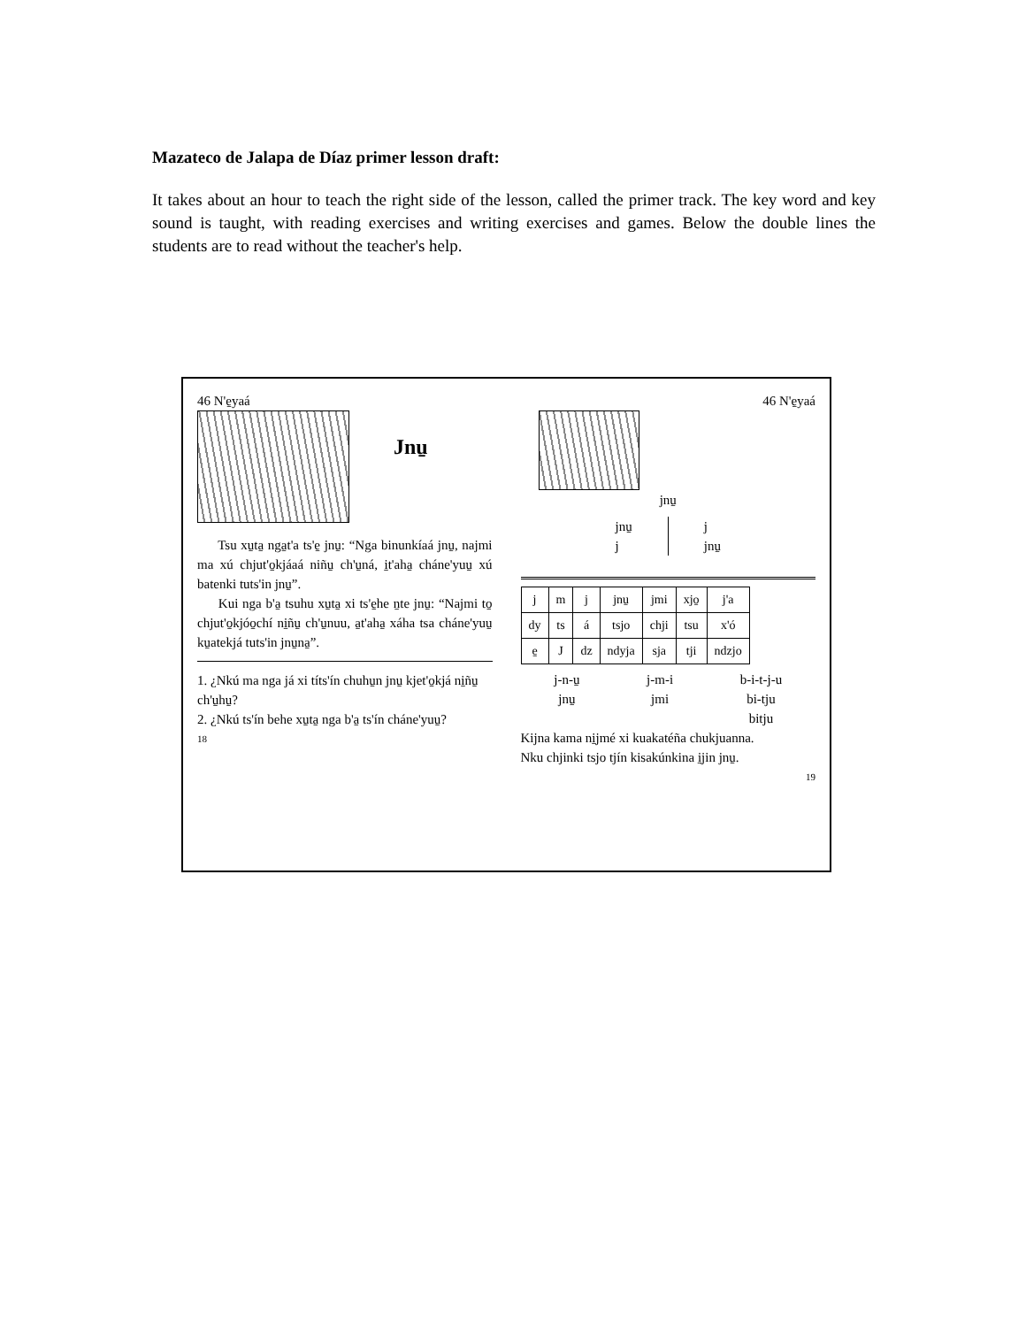Mazateco de Jalapa de Díaz primer lesson draft:
It takes about an hour to teach the right side of the lesson, called the primer track. The key word and key sound is taught, with reading exercises and writing exercises and games. Below the double lines the students are to read without the teacher's help.
46 N'e̱yaá
Jnu̱
Tsu xu̱ta̱ nga̱t'a ts'e̱ jnu̱: “Nga binunkíaá jnu̱, najmi ma xú chjut'o̱kjáaá niñu̱ ch'u̱ná, i̱t'aha̱ cháne'yuu̱ xú batenki tuts'in jnu̱”.
Kui nga b'a̱ tsuhu xu̱ta̱ xi ts'e̱he ṉte jnu̱: “Najmi to̱ chjut'o̱kjóo̱chí ni̱ñu̱ ch'u̱nuu, a̱t'aha̱ xáha tsa cháne'yuu̱ ku̱atekjá tuts'in jnu̱na̱”.
1. ¿Nkú ma nga já xi títs'ín chuhu̱n jnu̱ kjet'o̱kjá ni̱ñu̱ ch'u̱hu̱?
2. ¿Nkú ts'ín behe xu̱ta̱ nga b'a̱ ts'ín cháne'yuu̱?
18
46 N'e̱yaá
jnu̱
jnu̱
j
j
jnu̱
| j | m | j | jnu̱ | jmi | xjo̱ | j'a |
| dy | ts | á | tsjo | chji | tsu | x'ó |
| e̱ | J | dz | ndyja | sja | tji | ndzjo |
j-n-u̱
jnu̱
j-m-i
jmi
b-i-t-j-u
bi-tju
bitju
Kijna kama ni̱jmé xi kuakatéña chukjuanna.
Nku chjinki tsjo tjín kisakúnkina i̱jin jnu̱.
19